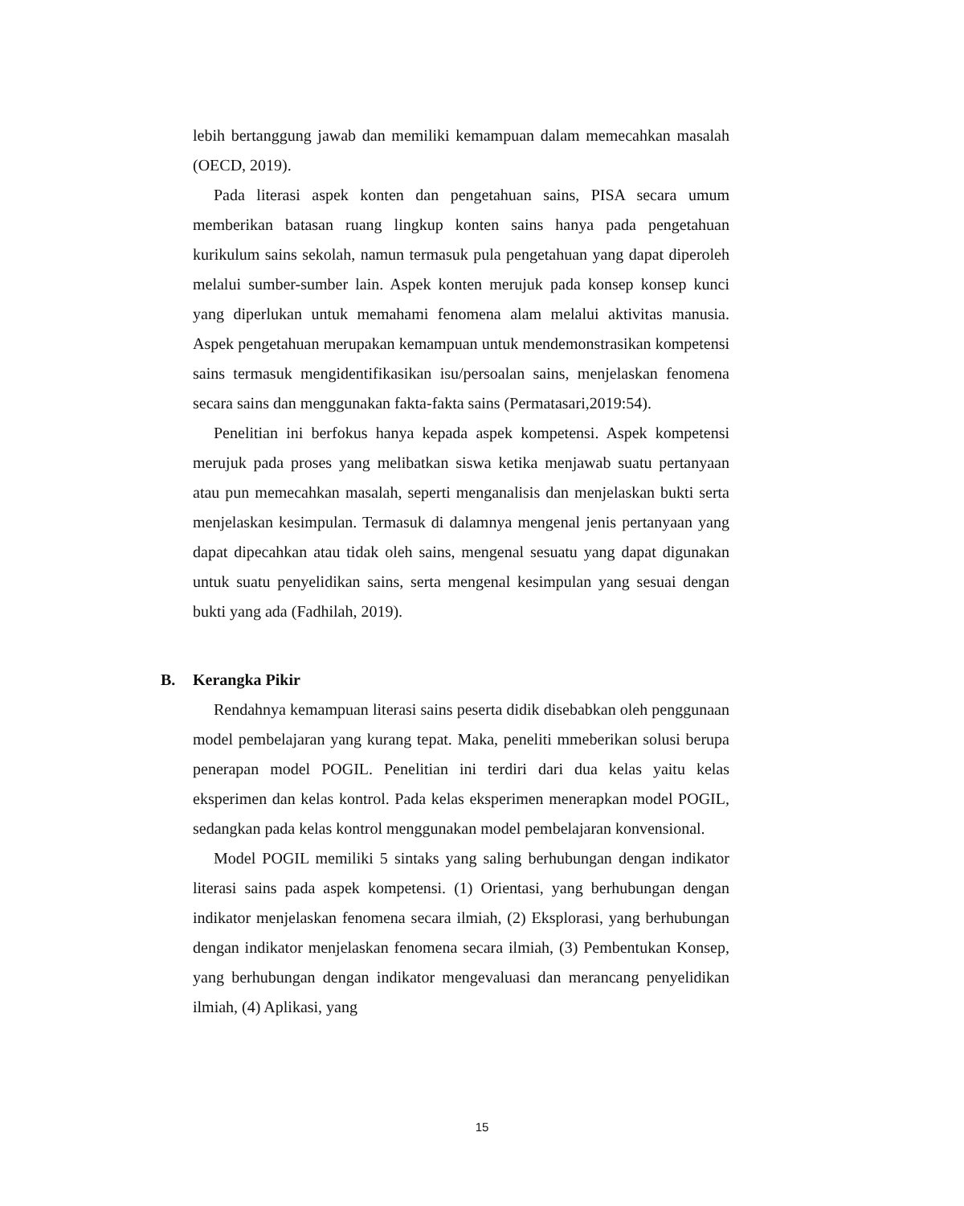lebih bertanggung jawab dan memiliki kemampuan dalam memecahkan masalah (OECD, 2019).
Pada literasi aspek konten dan pengetahuan sains, PISA secara umum memberikan batasan ruang lingkup konten sains hanya pada pengetahuan kurikulum sains sekolah, namun termasuk pula pengetahuan yang dapat diperoleh melalui sumber-sumber lain. Aspek konten merujuk pada konsep konsep kunci yang diperlukan untuk memahami fenomena alam melalui aktivitas manusia. Aspek pengetahuan merupakan kemampuan untuk mendemonstrasikan kompetensi sains termasuk mengidentifikasikan isu/persoalan sains, menjelaskan fenomena secara sains dan menggunakan fakta-fakta sains (Permatasari,2019:54).
Penelitian ini berfokus hanya kepada aspek kompetensi. Aspek kompetensi merujuk pada proses yang melibatkan siswa ketika menjawab suatu pertanyaan atau pun memecahkan masalah, seperti menganalisis dan menjelaskan bukti serta menjelaskan kesimpulan. Termasuk di dalamnya mengenal jenis pertanyaan yang dapat dipecahkan atau tidak oleh sains, mengenal sesuatu yang dapat digunakan untuk suatu penyelidikan sains, serta mengenal kesimpulan yang sesuai dengan bukti yang ada (Fadhilah, 2019).
B. Kerangka Pikir
Rendahnya kemampuan literasi sains peserta didik disebabkan oleh penggunaan model pembelajaran yang kurang tepat. Maka, peneliti mmeberikan solusi berupa penerapan model POGIL. Penelitian ini terdiri dari dua kelas yaitu kelas eksperimen dan kelas kontrol. Pada kelas eksperimen menerapkan model POGIL, sedangkan pada kelas kontrol menggunakan model pembelajaran konvensional.
Model POGIL memiliki 5 sintaks yang saling berhubungan dengan indikator literasi sains pada aspek kompetensi. (1) Orientasi, yang berhubungan dengan indikator menjelaskan fenomena secara ilmiah, (2) Eksplorasi, yang berhubungan dengan indikator menjelaskan fenomena secara ilmiah, (3) Pembentukan Konsep, yang berhubungan dengan indikator mengevaluasi dan merancang penyelidikan ilmiah, (4) Aplikasi, yang
15